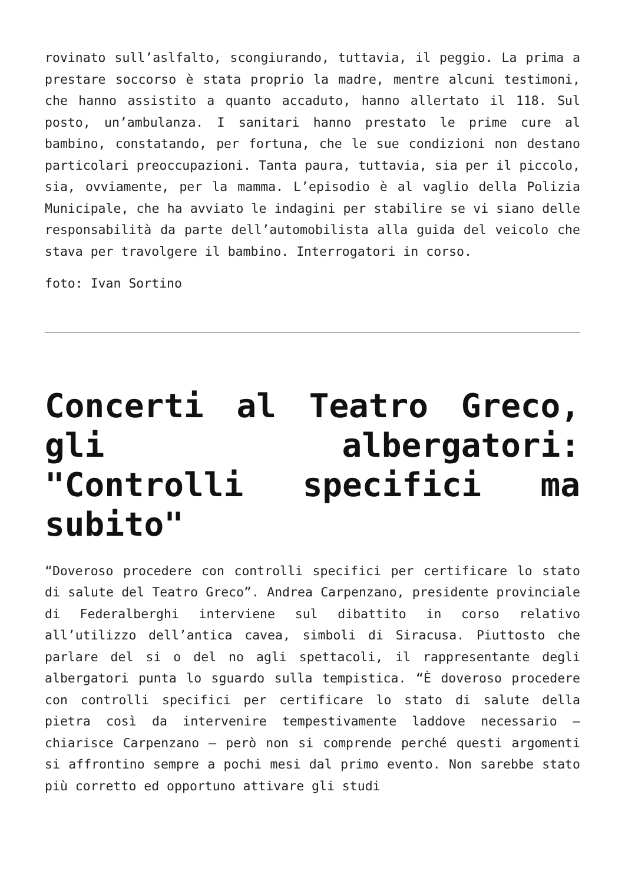rovinato sull’aslfalto, scongiurando, tuttavia, il peggio. La prima a prestare soccorso è stata proprio la madre, mentre alcuni testimoni, che hanno assistito a quanto accaduto, hanno allertato il 118. Sul posto, un’ambulanza. I sanitari hanno prestato le prime cure al bambino, constatando, per fortuna, che le sue condizioni non destano particolari preoccupazioni. Tanta paura, tuttavia, sia per il piccolo, sia, ovviamente, per la mamma. L’episodio è al vaglio della Polizia Municipale, che ha avviato le indagini per stabilire se vi siano delle responsabilità da parte dell’automobilista alla guida del veicolo che stava per travolgere il bambino. Interrogatori in corso.
foto: Ivan Sortino
Concerti al Teatro Greco, gli albergatori: "Controlli specifici ma subito"
“Doveroso procedere con controlli specifici per certificare lo stato di salute del Teatro Greco”. Andrea Carpenzano, presidente provinciale di Federalberghi interviene sul dibattito in corso relativo all’utilizzo dell’antica cavea, simboli di Siracusa. Piuttosto che parlare del si o del no agli spettacoli, il rappresentante degli albergatori punta lo sguardo sulla tempistica. “È doveroso procedere con controlli specifici per certificare lo stato di salute della pietra così da intervenire tempestivamente laddove necessario – chiarisce Carpenzano – però non si comprende perché questi argomenti si affrontino sempre a pochi mesi dal primo evento. Non sarebbe stato più corretto ed opportuno attivare gli studi